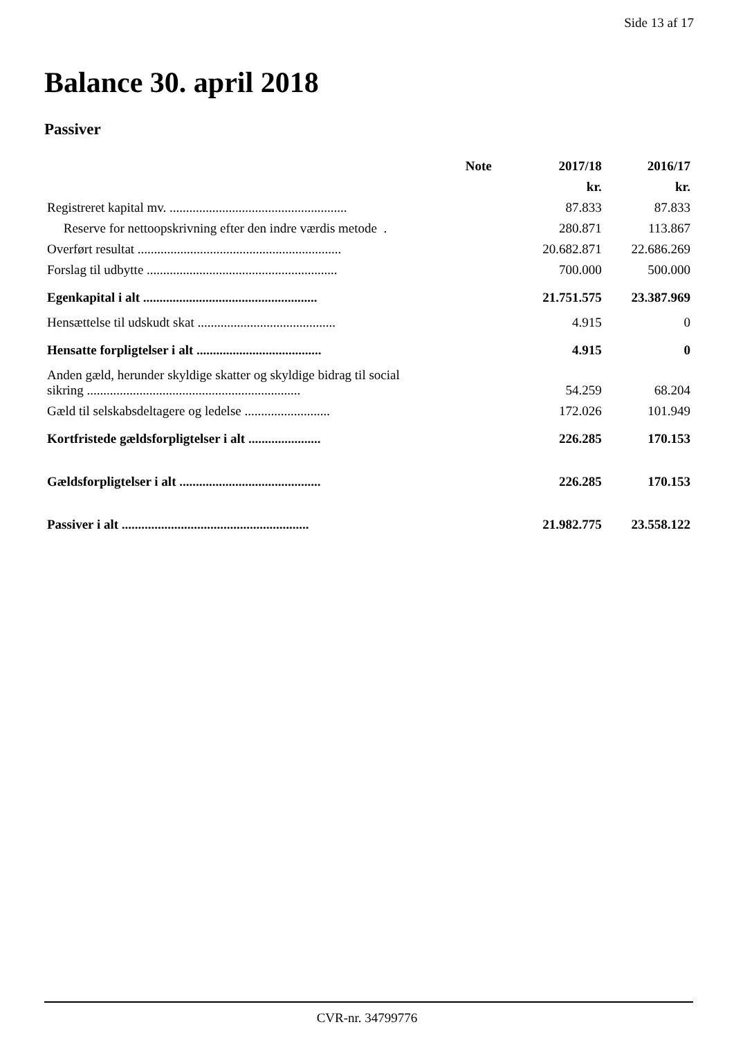Side 13 af 17
Balance 30. april 2018
Passiver
| | Note | 2017/18 | 2016/17 |
| --- | --- | --- | --- |
| | | kr. | kr. |
| Registreret kapital mv. ...................................................... | | 87.833 | 87.833 |
| Reserve for nettoopskrivning efter den indre værdis metode . | | 280.871 | 113.867 |
| Overført resultat .............................................................. | | 20.682.871 | 22.686.269 |
| Forslag til udbytte .......................................................... | | 700.000 | 500.000 |
| Egenkapital i alt ..................................................... | | 21.751.575 | 23.387.969 |
| Hensættelse til udskudt skat .......................................... | | 4.915 | 0 |
| Hensatte forpligtelser i alt ...................................... | | 4.915 | 0 |
| Anden gæld, herunder skyldige skatter og skyldige bidrag til social sikring ................................................................. | | 54.259 | 68.204 |
| Gæld til selskabsdeltagere og ledelse .......................... | | 172.026 | 101.949 |
| Kortfristede gældsforpligtelser i alt ...................... | | 226.285 | 170.153 |
| Gældsforpligtelser i alt ........................................... | | 226.285 | 170.153 |
| Passiver i alt ......................................................... | | 21.982.775 | 23.558.122 |
CVR-nr. 34799776